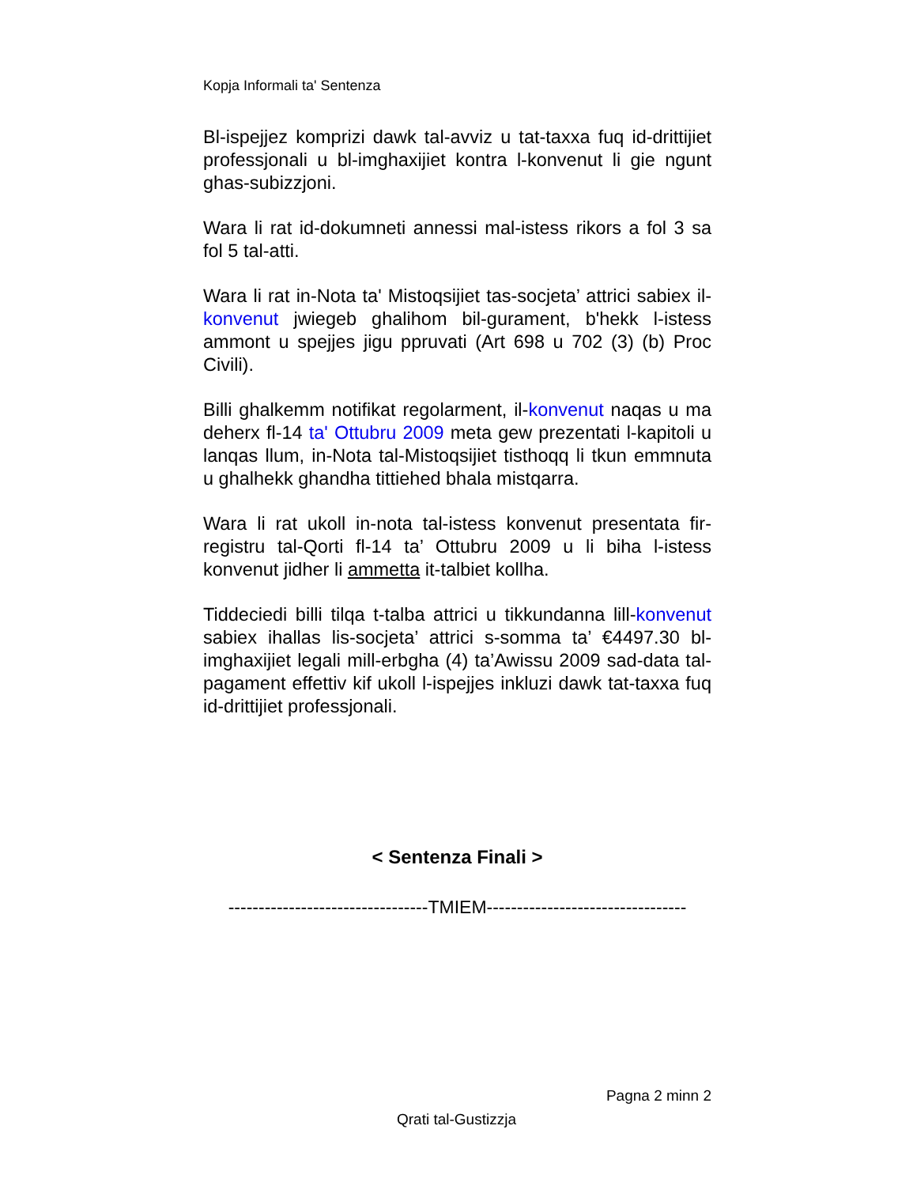Kopja Informali ta' Sentenza
Bl-ispejjez komprizi dawk tal-avviz u tat-taxxa fuq id-drittijiet professjonali u bl-imghaxijiet kontra l-konvenut li gie ngunt ghas-subizzjoni.
Wara li rat id-dokumneti annessi mal-istess rikors a fol 3 sa fol 5 tal-atti.
Wara li rat in-Nota ta' Mistoqsijiet tas-socjeta’ attrici sabiex il-konvenut jwiegeb ghalihom bil-gurament, b'hekk l-istess ammont u spejjes jigu ppruvati (Art 698 u 702 (3) (b) Proc Civili).
Billi ghalkemm notifikat regolarment, il-konvenut naqas u ma deherx fl-14 ta' Ottubru 2009 meta gew prezentati l-kapitoli u lanqas llum, in-Nota tal-Mistoqsijiet tisthoqq li tkun emmnuta u ghalhekk ghandha tittiehed bhala mistqarra.
Wara li rat ukoll in-nota tal-istess konvenut presentata fir-registru tal-Qorti fl-14 ta’ Ottubru 2009 u li biha l-istess konvenut jidher li ammetta it-talbiet kollha.
Tiddeciedi billi tilqa t-talba attrici u tikkundanna lill-konvenut sabiex ihallas lis-socjeta’ attrici s-somma ta’ €4497.30 bl-imghaxijiet legali mill-erbgha (4) ta’Awissu 2009 sad-data tal-pagament effettiv kif ukoll l-ispejjes inkluzi dawk tat-taxxa fuq id-drittijiet professjonali.
< Sentenza Finali >
---------------------------------TMIEM---------------------------------
Pagna 2 minn 2
Qrati tal-Gustizzja